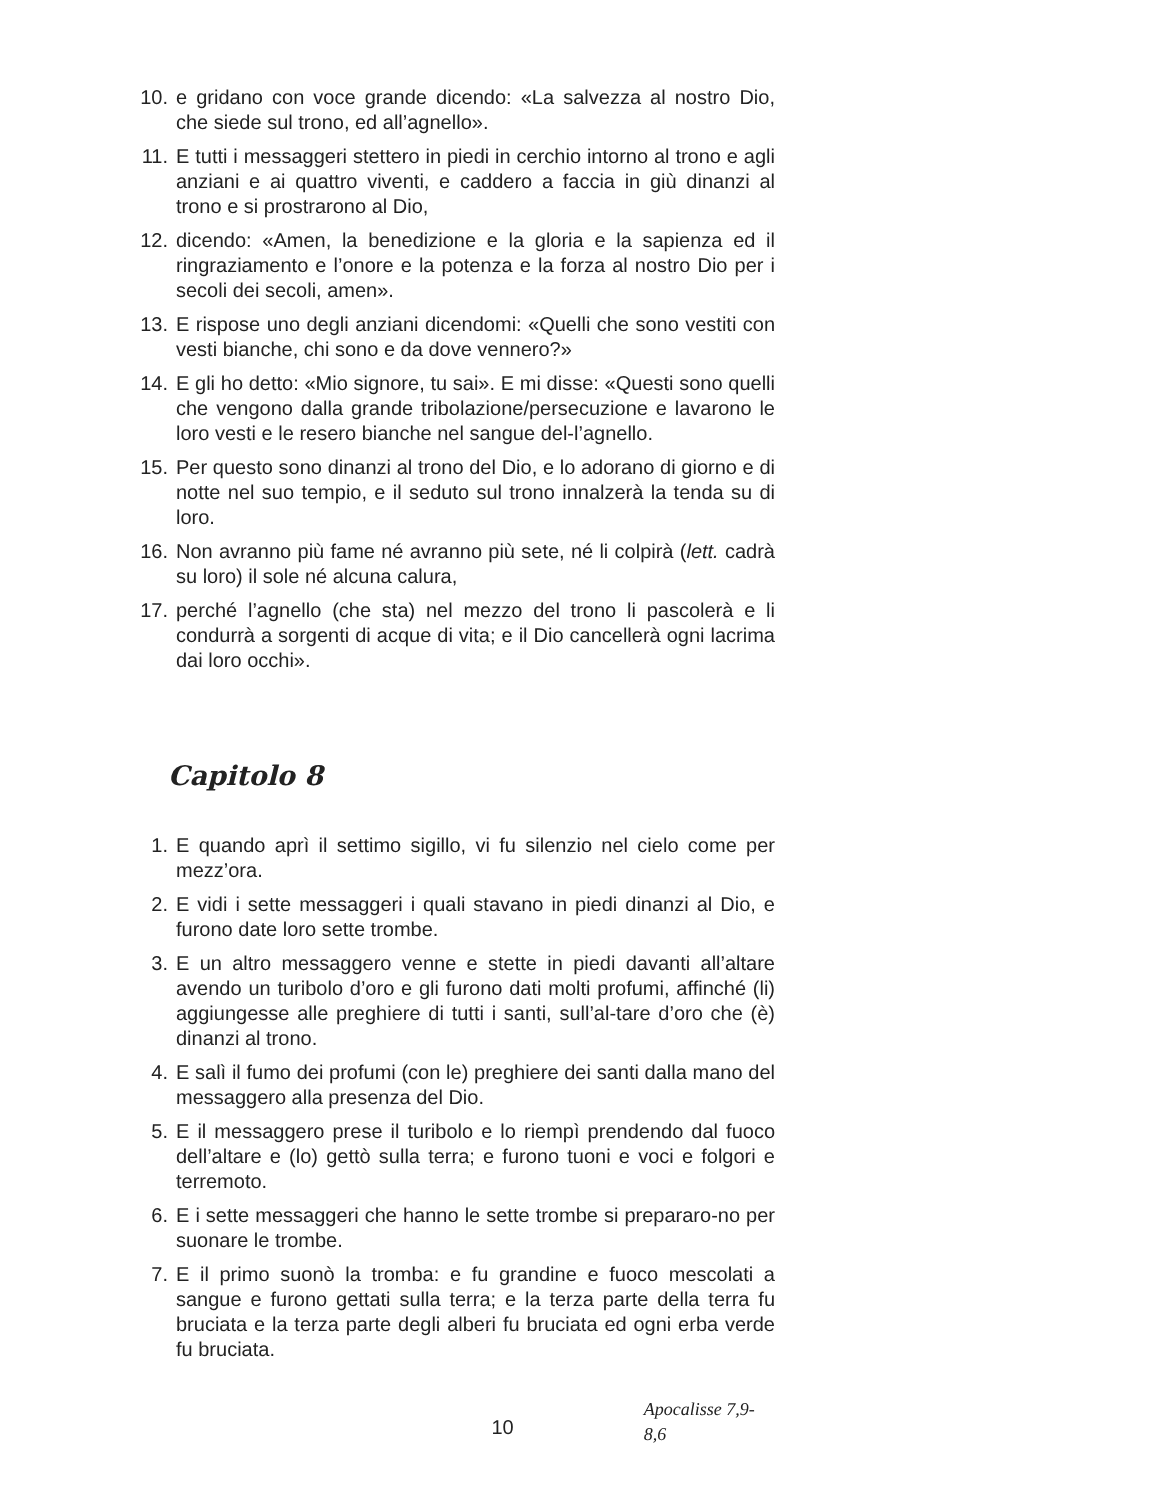10. e gridano con voce grande dicendo: «La salvezza al nostro Dio, che siede sul trono, ed all’agnello».
11. E tutti i messaggeri stettero in piedi in cerchio intorno al trono e agli anziani e ai quattro viventi, e caddero a faccia in giù dinanzi al trono e si prostrarono al Dio,
12. dicendo: «Amen, la benedizione e la gloria e la sapienza ed il ringraziamento e l’onore e la potenza e la forza al nostro Dio per i secoli dei secoli, amen».
13. E rispose uno degli anziani dicendomi: «Quelli che sono vestiti con vesti bianche, chi sono e da dove vennero?»
14. E gli ho detto: «Mio signore, tu sai». E mi disse: «Questi sono quelli che vengono dalla grande tribolazione/persecuzione e lavarono le loro vesti e le resero bianche nel sangue del-l’agnello.
15. Per questo sono dinanzi al trono del Dio, e lo adorano di giorno e di notte nel suo tempio, e il seduto sul trono innalzerà la tenda su di loro.
16. Non avranno più fame né avranno più sete, né li colpirà (lett. cadrà su loro) il sole né alcuna calura,
17. perché l’agnello (che sta) nel mezzo del trono li pascolerà e li condurrà a sorgenti di acque di vita; e il Dio cancellerà ogni lacrima dai loro occhi».
Capitolo 8
1. E quando aprì il settimo sigillo, vi fu silenzio nel cielo come per mezz’ora.
2. E vidi i sette messaggeri i quali stavano in piedi dinanzi al Dio, e furono date loro sette trombe.
3. E un altro messaggero venne e stette in piedi davanti all’altare avendo un turibolo d’oro e gli furono dati molti profumi, affinché (li) aggiungesse alle preghiere di tutti i santi, sull’al-tare d’oro che (è) dinanzi al trono.
4. E salì il fumo dei profumi (con le) preghiere dei santi dalla mano del messaggero alla presenza del Dio.
5. E il messaggero prese il turibolo e lo riempì prendendo dal fuoco dell’altare e (lo) gettò sulla terra; e furono tuoni e voci e folgori e terremoto.
6. E i sette messaggeri che hanno le sette trombe si prepararo-no per suonare le trombe.
7. E il primo suonò la tromba: e fu grandine e fuoco mescolati a sangue e furono gettati sulla terra; e la terza parte della terra fu bruciata e la terza parte degli alberi fu bruciata ed ogni erba verde fu bruciata.
10 Apocalisse 7,9-8,6